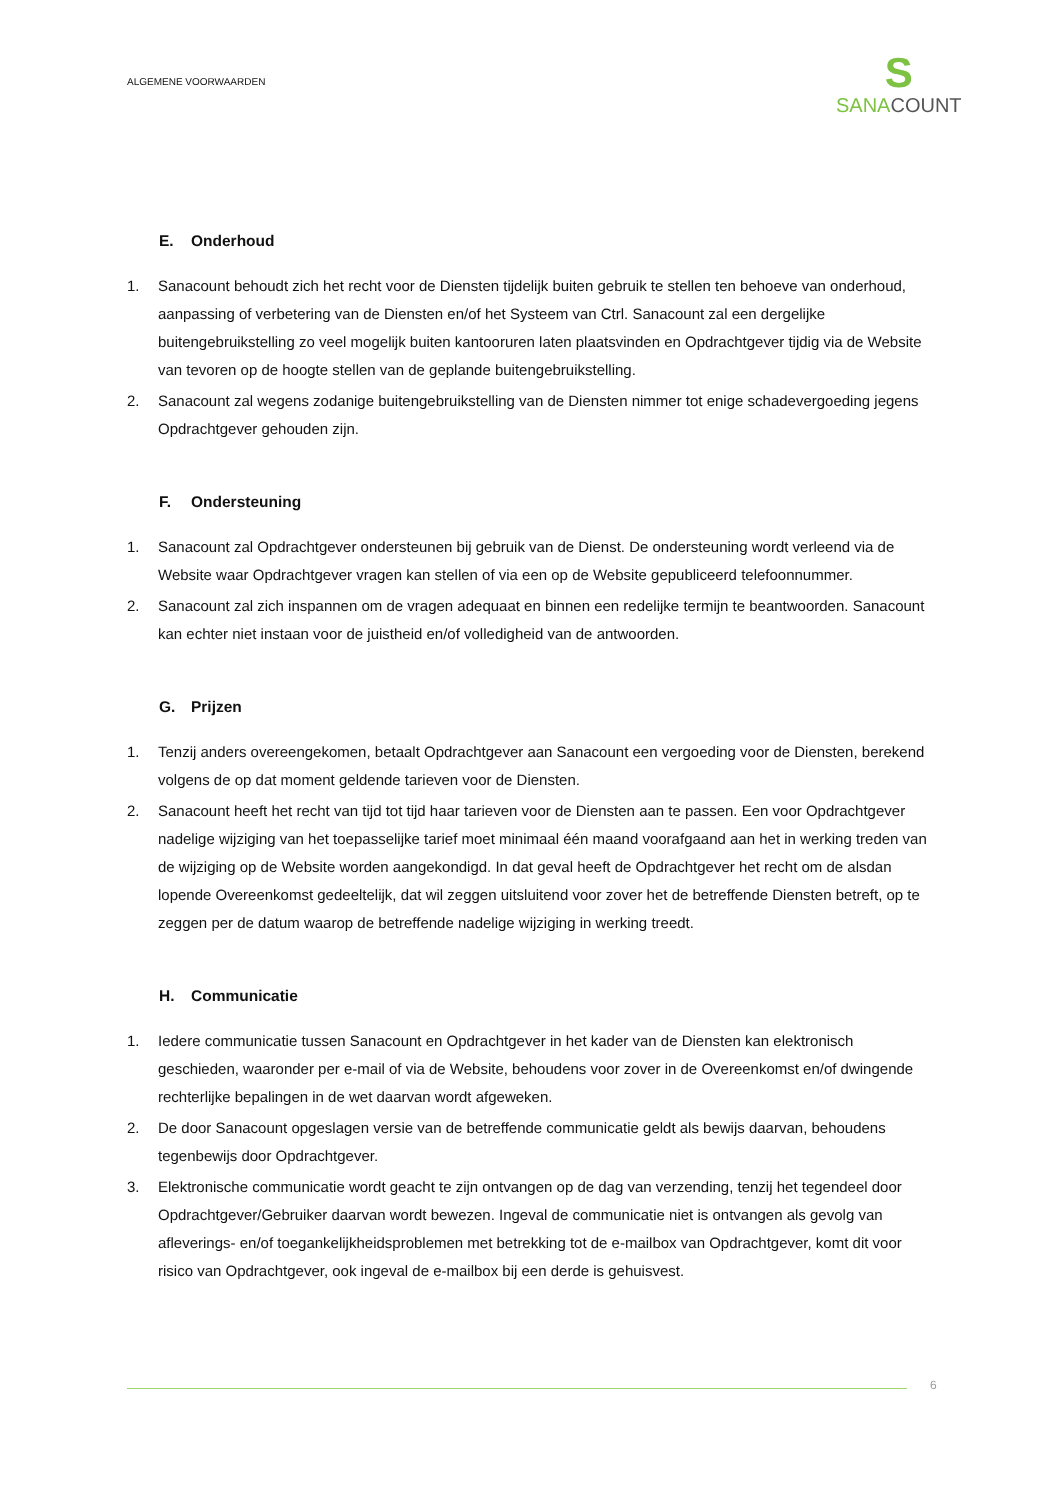ALGEMENE VOORWAARDEN
S
SANACOUNT
E. Onderhoud
1. Sanacount behoudt zich het recht voor de Diensten tijdelijk buiten gebruik te stellen ten behoeve van onderhoud, aanpassing of verbetering van de Diensten en/of het Systeem van Ctrl. Sanacount zal een dergelijke buitengebruikstelling zo veel mogelijk buiten kantooruren laten plaatsvinden en Opdrachtgever tijdig via de Website van tevoren op de hoogte stellen van de geplande buitengebruikstelling.
2. Sanacount zal wegens zodanige buitengebruikstelling van de Diensten nimmer tot enige schadevergoeding jegens Opdrachtgever gehouden zijn.
F. Ondersteuning
1. Sanacount zal Opdrachtgever ondersteunen bij gebruik van de Dienst. De ondersteuning wordt verleend via de Website waar Opdrachtgever vragen kan stellen of via een op de Website gepubliceerd telefoonnummer.
2. Sanacount zal zich inspannen om de vragen adequaat en binnen een redelijke termijn te beantwoorden. Sanacount kan echter niet instaan voor de juistheid en/of volledigheid van de antwoorden.
G. Prijzen
1. Tenzij anders overeengekomen, betaalt Opdrachtgever aan Sanacount een vergoeding voor de Diensten, berekend volgens de op dat moment geldende tarieven voor de Diensten.
2. Sanacount heeft het recht van tijd tot tijd haar tarieven voor de Diensten aan te passen. Een voor Opdrachtgever nadelige wijziging van het toepasselijke tarief moet minimaal één maand voorafgaand aan het in werking treden van de wijziging op de Website worden aangekondigd. In dat geval heeft de Opdrachtgever het recht om de alsdan lopende Overeenkomst gedeeltelijk, dat wil zeggen uitsluitend voor zover het de betreffende Diensten betreft, op te zeggen per de datum waarop de betreffende nadelige wijziging in werking treedt.
H. Communicatie
1. Iedere communicatie tussen Sanacount en Opdrachtgever in het kader van de Diensten kan elektronisch geschieden, waaronder per e-mail of via de Website, behoudens voor zover in de Overeenkomst en/of dwingende rechterlijke bepalingen in de wet daarvan wordt afgeweken.
2. De door Sanacount opgeslagen versie van de betreffende communicatie geldt als bewijs daarvan, behoudens tegenbewijs door Opdrachtgever.
3. Elektronische communicatie wordt geacht te zijn ontvangen op de dag van verzending, tenzij het tegendeel door Opdrachtgever/Gebruiker daarvan wordt bewezen. Ingeval de communicatie niet is ontvangen als gevolg van afleverings- en/of toegankelijkheidsproblemen met betrekking tot de e-mailbox van Opdrachtgever, komt dit voor risico van Opdrachtgever, ook ingeval de e-mailbox bij een derde is gehuisvest.
6